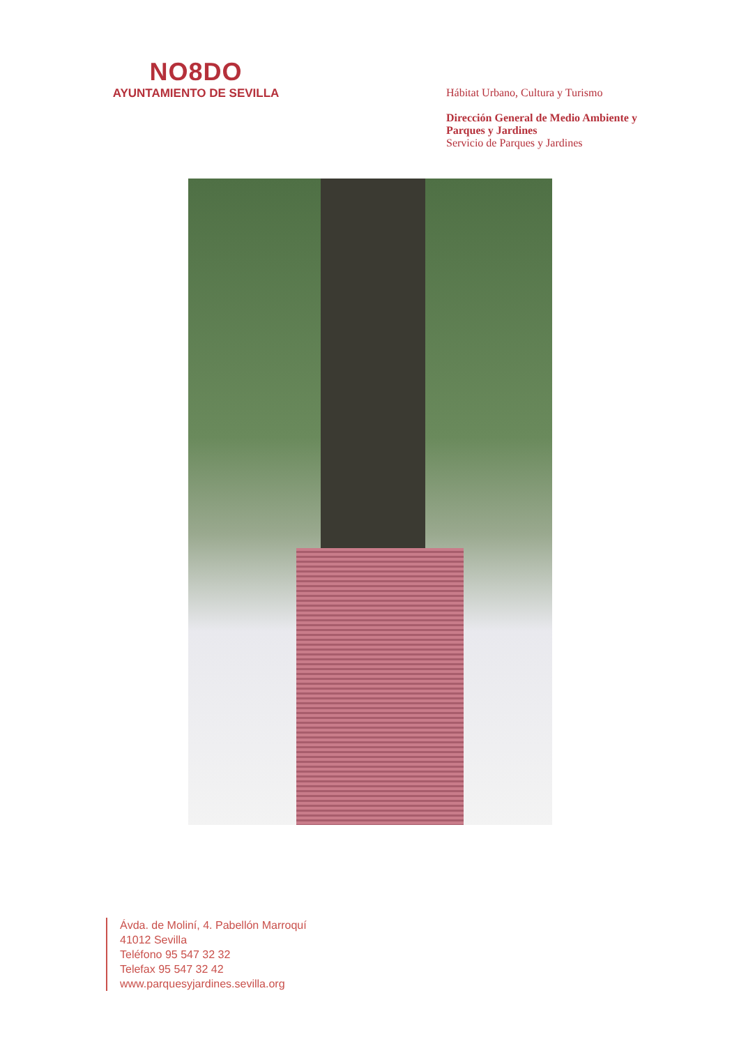NO8DO
AYUNTAMIENTO DE SEVILLA
Hábitat Urbano, Cultura y Turismo
Dirección General de Medio Ambiente y
Parques y Jardines
Servicio de Parques y Jardines
Ávda. de Moliní, 4. Pabellón Marroquí
41012 Sevilla
Teléfono 95 547 32 32
Telefax 95 547 32 42
www.parquesyjardines.sevilla.org